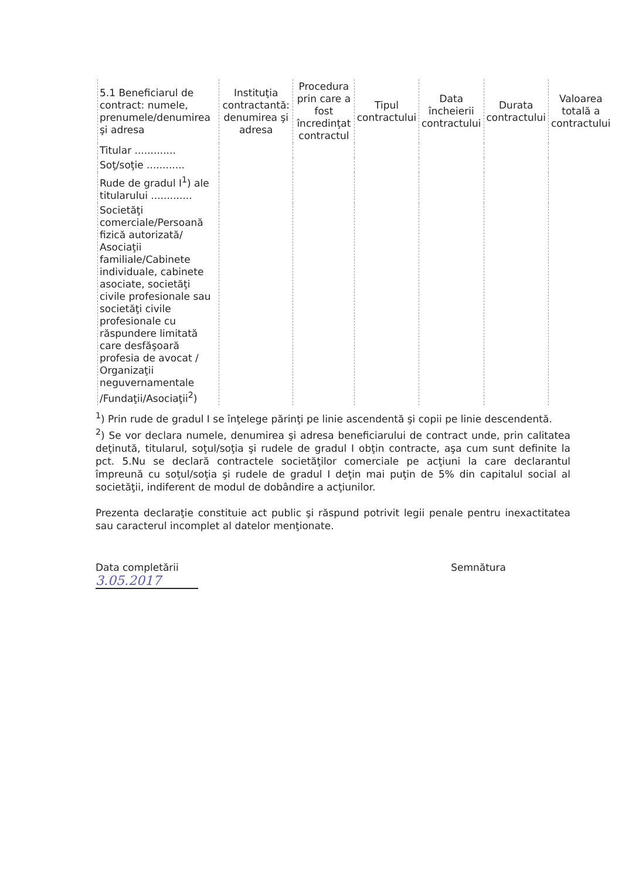| 5.1 Beneficiarul de contract: numele, prenumele/denumirea şi adresa | Instituţia contractantă: denumirea şi adresa | Procedura prin care a fost încredinţat contractul | Tipul contractului | Data încheierii contractului | Durata contractului | Valoarea totală a contractului |
| --- | --- | --- | --- | --- | --- | --- |
| Titular ............. | | | | | | |
| Soţ/soţie ............ | | | | | | |
| Rude de gradul I<sup>1</sup>) ale titularului ............. | | | | | | |
| Societăţi comerciale/Persoană fizică autorizată/ Asociaţii familiale/Cabinete individuale, cabinete asociate, societăţi civile profesionale sau societăţi civile profesionale cu răspundere limitată care desfăşoară profesia de avocat / Organizaţii neguvernamentale /Fundaţii/Asociaţii<sup>2</sup>) | | | | | | |
<sup>1</sup>) Prin rude de gradul I se înţelege părinţi pe linie ascendentă şi copii pe linie descendentă.
<sup>2</sup>) Se vor declara numele, denumirea şi adresa beneficiarului de contract unde, prin calitatea deţinută, titularul, soţul/soţia şi rudele de gradul I obţin contracte, aşa cum sunt definite la pct. 5.Nu se declară contractele societăţilor comerciale pe acţiuni la care declarantul împreună cu soţul/soţia şi rudele de gradul I deţin mai puţin de 5% din capitalul social al societăţii, indiferent de modul de dobândire a acţiunilor.
Prezenta declaraţie constituie act public şi răspund potrivit legii penale pentru inexactitatea sau caracterul incomplet al datelor menţionate.
Data completării
3.05.2017
Semnătura